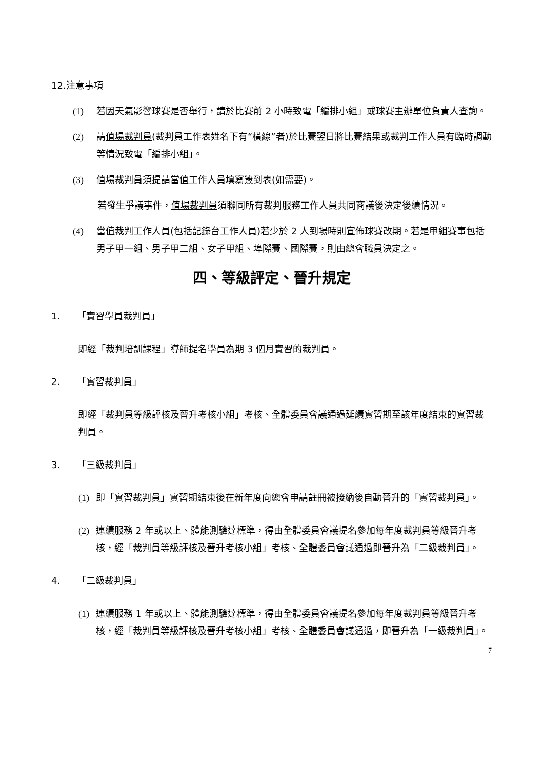12. 注意事項
(1) 若因天氣影響球賽是否舉行，請於比賽前 2 小時致電「編排小組」或球賽主辦單位負責人查詢。
(2) 請值場裁判員(裁判員工作表姓名下有“橫線”者)於比賽翌日將比賽結果或裁判工作人員有臨時調動等情況致電「編排小組」。
(3) 值場裁判員須提請當值工作人員填寫簽到表(如需要)。
若發生爭議事件，值場裁判員須聯同所有裁判服務工作人員共同商議後決定後續情況。
(4) 當值裁判工作人員(包括記錄台工作人員)若少於 2 人到場時則宣佈球賽改期。若是甲組賽事包括男子甲一組、男子甲二組、女子甲組、埠際賽、國際賽，則由總會職員決定之。
四、等級評定、晉升規定
1. 「實習學員裁判員」
即經「裁判培訓課程」導師提名學員為期 3 個月實習的裁判員。
2. 「實習裁判員」
即經「裁判員等級評核及晉升考核小組」考核、全體委員會議通過延續實習期至該年度結束的實習裁判員。
3. 「三級裁判員」
(1) 即「實習裁判員」實習期結束後在新年度向總會申請註冊被接納後自動晉升的「實習裁判員」。
(2) 連續服務 2 年或以上、體能測驗達標準，得由全體委員會議提名參加每年度裁判員等級晉升考核，經「裁判員等級評核及晉升考核小組」考核、全體委員會議通過即晉升為「二級裁判員」。
4. 「二級裁判員」
(1) 連續服務 1 年或以上、體能測驗達標準，得由全體委員會議提名參加每年度裁判員等級晉升考核，經「裁判員等級評核及晉升考核小組」考核、全體委員會議通過，即晉升為「一級裁判員」。
7